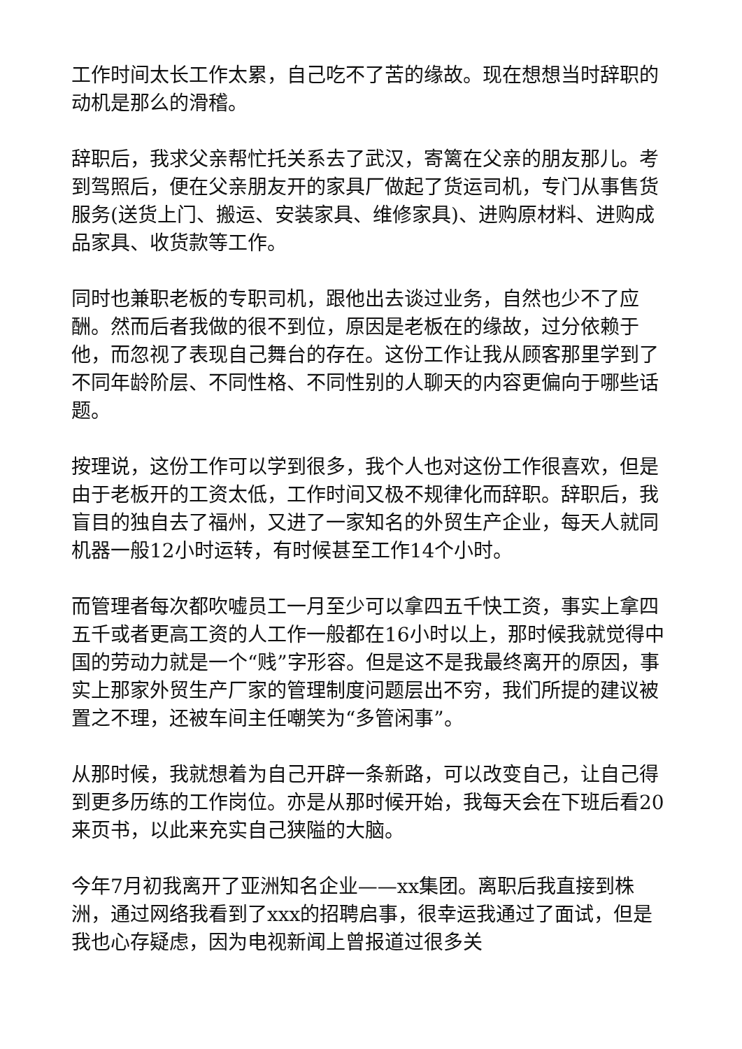工作时间太长工作太累，自己吃不了苦的缘故。现在想想当时辞职的动机是那么的滑稽。
辞职后，我求父亲帮忙托关系去了武汉，寄篱在父亲的朋友那儿。考到驾照后，便在父亲朋友开的家具厂做起了货运司机，专门从事售货服务(送货上门、搬运、安装家具、维修家具)、进购原材料、进购成品家具、收货款等工作。
同时也兼职老板的专职司机，跟他出去谈过业务，自然也少不了应酬。然而后者我做的很不到位，原因是老板在的缘故，过分依赖于他，而忽视了表现自己舞台的存在。这份工作让我从顾客那里学到了不同年龄阶层、不同性格、不同性别的人聊天的内容更偏向于哪些话题。
按理说，这份工作可以学到很多，我个人也对这份工作很喜欢，但是由于老板开的工资太低，工作时间又极不规律化而辞职。辞职后，我盲目的独自去了福州，又进了一家知名的外贸生产企业，每天人就同机器一般12小时运转，有时候甚至工作14个小时。
而管理者每次都吹嘘员工一月至少可以拿四五千快工资，事实上拿四五千或者更高工资的人工作一般都在16小时以上，那时候我就觉得中国的劳动力就是一个“贱”字形容。但是这不是我最终离开的原因，事实上那家外贸生产厂家的管理制度问题层出不穷，我们所提的建议被置之不理，还被车间主任嘲笑为“多管闲事”。
从那时候，我就想着为自己开辟一条新路，可以改变自己，让自己得到更多历练的工作岗位。亦是从那时候开始，我每天会在下班后看20来页书，以此来充实自己狭隘的大脑。
今年7月初我离开了亚洲知名企业——xx集团。离职后我直接到株洲，通过网络我看到了xxx的招聘启事，很幸运我通过了面试，但是我也心存疑虑，因为电视新闻上曾报道过很多关